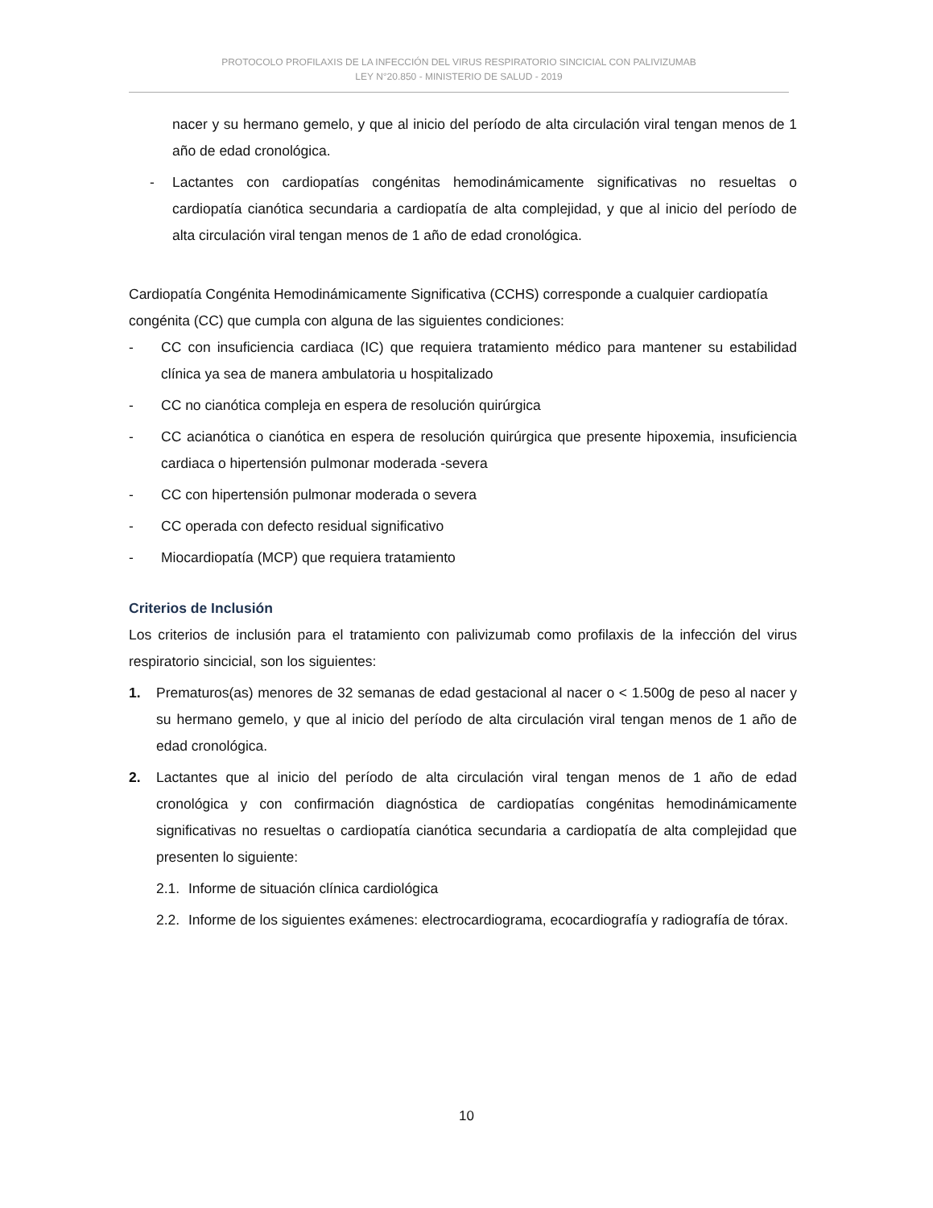PROTOCOLO PROFILAXIS DE LA INFECCIÓN DEL VIRUS RESPIRATORIO SINCICIAL CON PALIVIZUMAB
LEY N°20.850 - MINISTERIO DE SALUD - 2019
nacer y su hermano gemelo, y que al inicio del período de alta circulación viral tengan menos de 1 año de edad cronológica.
- Lactantes con cardiopatías congénitas hemodinámicamente significativas no resueltas o cardiopatía cianótica secundaria a cardiopatía de alta complejidad, y que al inicio del período de alta circulación viral tengan menos de 1 año de edad cronológica.
Cardiopatía Congénita Hemodinámicamente Significativa (CCHS) corresponde a cualquier cardiopatía congénita (CC) que cumpla con alguna de las siguientes condiciones:
- CC con insuficiencia cardiaca (IC) que requiera tratamiento médico para mantener su estabilidad clínica ya sea de manera ambulatoria u hospitalizado
- CC no cianótica compleja en espera de resolución quirúrgica
- CC acianótica o cianótica en espera de resolución quirúrgica que presente hipoxemia, insuficiencia cardiaca o hipertensión pulmonar moderada -severa
- CC con hipertensión pulmonar moderada o severa
- CC operada con defecto residual significativo
- Miocardiopatía (MCP) que requiera tratamiento
Criterios de Inclusión
Los criterios de inclusión para el tratamiento con palivizumab como profilaxis de la infección del virus respiratorio sincicial, son los siguientes:
1. Prematuros(as) menores de 32 semanas de edad gestacional al nacer o < 1.500g de peso al nacer y su hermano gemelo, y que al inicio del período de alta circulación viral tengan menos de 1 año de edad cronológica.
2. Lactantes que al inicio del período de alta circulación viral tengan menos de 1 año de edad cronológica y con confirmación diagnóstica de cardiopatías congénitas hemodinámicamente significativas no resueltas o cardiopatía cianótica secundaria a cardiopatía de alta complejidad que presenten lo siguiente:
2.1. Informe de situación clínica cardiológica
2.2. Informe de los siguientes exámenes: electrocardiograma, ecocardiografía y radiografía de tórax.
10